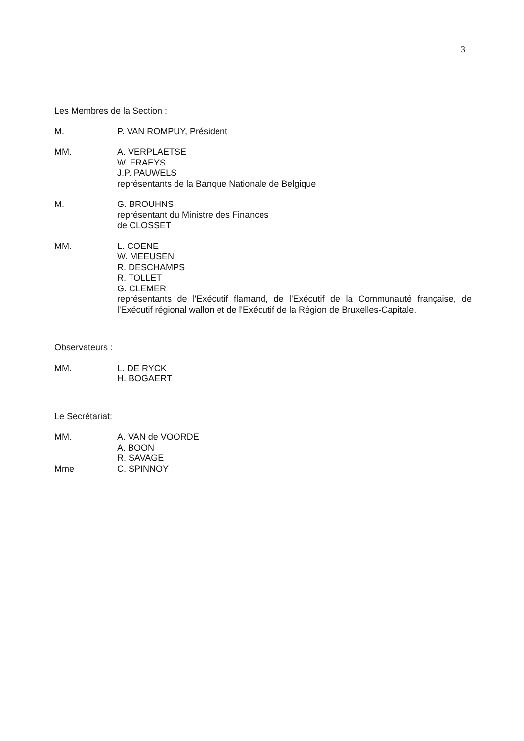3
Les Membres de la Section :
M. P. VAN ROMPUY, Président
MM. A. VERPLAETSE
W. FRAEYS
J.P. PAUWELS
représentants de la Banque Nationale de Belgique
M. G. BROUHNS
représentant du Ministre des Finances
de CLOSSET
MM. L. COENE
W. MEEUSEN
R. DESCHAMPS
R. TOLLET
G. CLEMER
représentants de l'Exécutif flamand, de l'Exécutif de la Communauté française, de l'Exécutif régional wallon et de l'Exécutif de la Région de Bruxelles-Capitale.
Observateurs :
MM. L. DE RYCK
H. BOGAERT
Le Secrétariat:
MM. A. VAN de VOORDE
A. BOON
R. SAVAGE
Mme C. SPINNOY